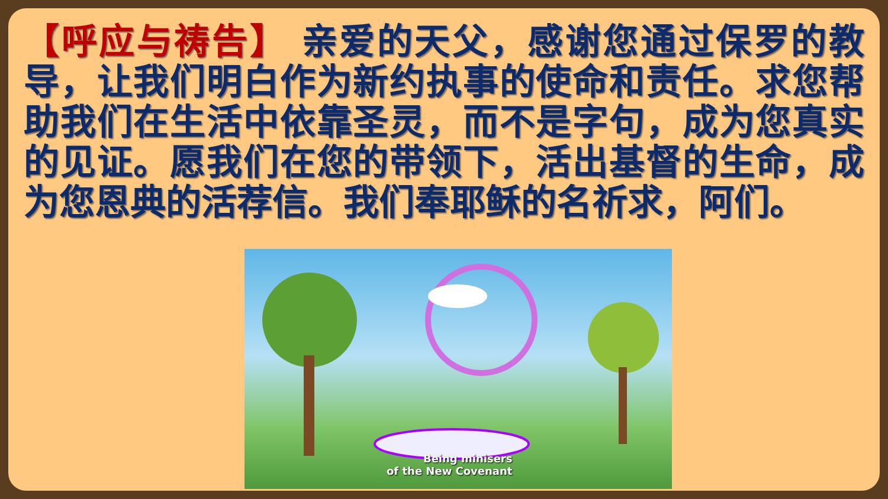【呼应与祷告】 亲爱的天父，感谢您通过保罗的教导，让我们明白作为新约执事的使命和责任。求您帮助我们在生活中依靠圣灵，而不是字句，成为您真实的见证。愿我们在您的带领下，活出基督的生命，成为您恩典的活荐信。我们奉耶稣的名祈求，阿们。
Being minisers
of the New Covenant